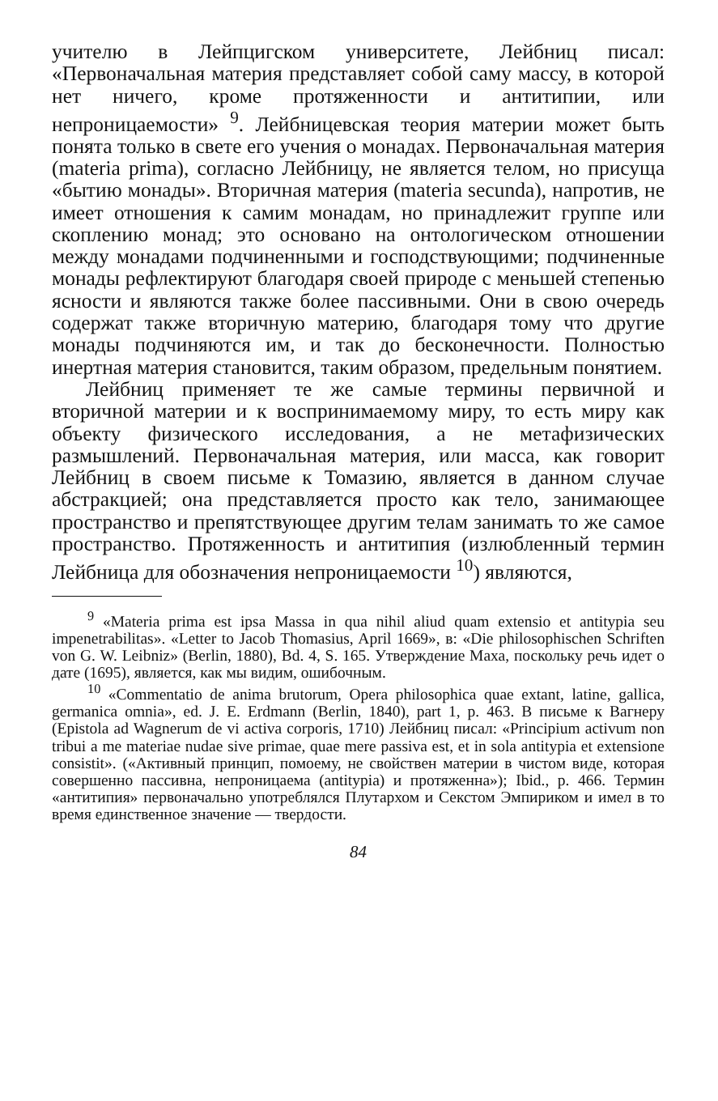учителю в Лейпцигском университете, Лейбниц писал: «Первоначальная материя представляет собой саму массу, в которой нет ничего, кроме протяженности и антитипии, или непроницаемости» <sup>9</sup>. Лейбницевская теория материи может быть понята только в свете его учения о монадах. Первоначальная материя (materia prima), согласно Лейбницу, не является телом, но присуща «бытию монады». Вторичная материя (materia secunda), напротив, не имеет отношения к самим монадам, но принадлежит группе или скоплению монад; это основано на онтологическом отношении между монадами подчиненными и господствующими; подчиненные монады рефлектируют благодаря своей природе с меньшей степенью ясности и являются также более пассивными. Они в свою очередь содержат также вторичную материю, благодаря тому что другие монады подчиняются им, и так до бесконечности. Полностью инертная материя становится, таким образом, предельным понятием.
Лейбниц применяет те же самые термины первичной и вторичной материи и к воспринимаемому миру, то есть миру как объекту физического исследования, а не метафизических размышлений. Первоначальная материя, или масса, как говорит Лейбниц в своем письме к Томазию, является в данном случае абстракцией; она представляется просто как тело, занимающее пространство и препятствующее другим телам занимать то же самое пространство. Протяженность и антитипия (излюбленный термин Лейбница для обозначения непроницаемости <sup>10</sup>) являются,
<sup>9</sup> «Materia prima est ipsa Massa in qua nihil aliud quam extensio et antitypia seu impenetrabilitas». «Letter to Jacob Thomasius, April 1669», в: «Die philosophischen Schriften von G. W. Leibniz» (Berlin, 1880), Bd. 4, S. 165. Утверждение Маха, поскольку речь идет о дате (1695), является, как мы видим, ошибочным.
<sup>10</sup> «Commentatio de anima brutorum, Opera philosophica quae extant, latine, gallica, germanica omnia», ed. J. E. Erdmann (Berlin, 1840), part 1, p. 463. В письме к Вагнеру (Epistola ad Wagnerum de vi activa corporis, 1710) Лейбниц писал: «Principium activum non tribui a me materiae nudae sive primae, quae mere passiva est, et in sola antitypia et extensione consistit». («Активный принцип, помоему, не свойствен материи в чистом виде, которая совершенно пассивна, непроницаема (antitypia) и протяженна»); Ibid., p. 466. Термин «антитипия» первоначально употреблялся Плутархом и Секстом Эмпириком и имел в то время единственное значение — твердости.
84